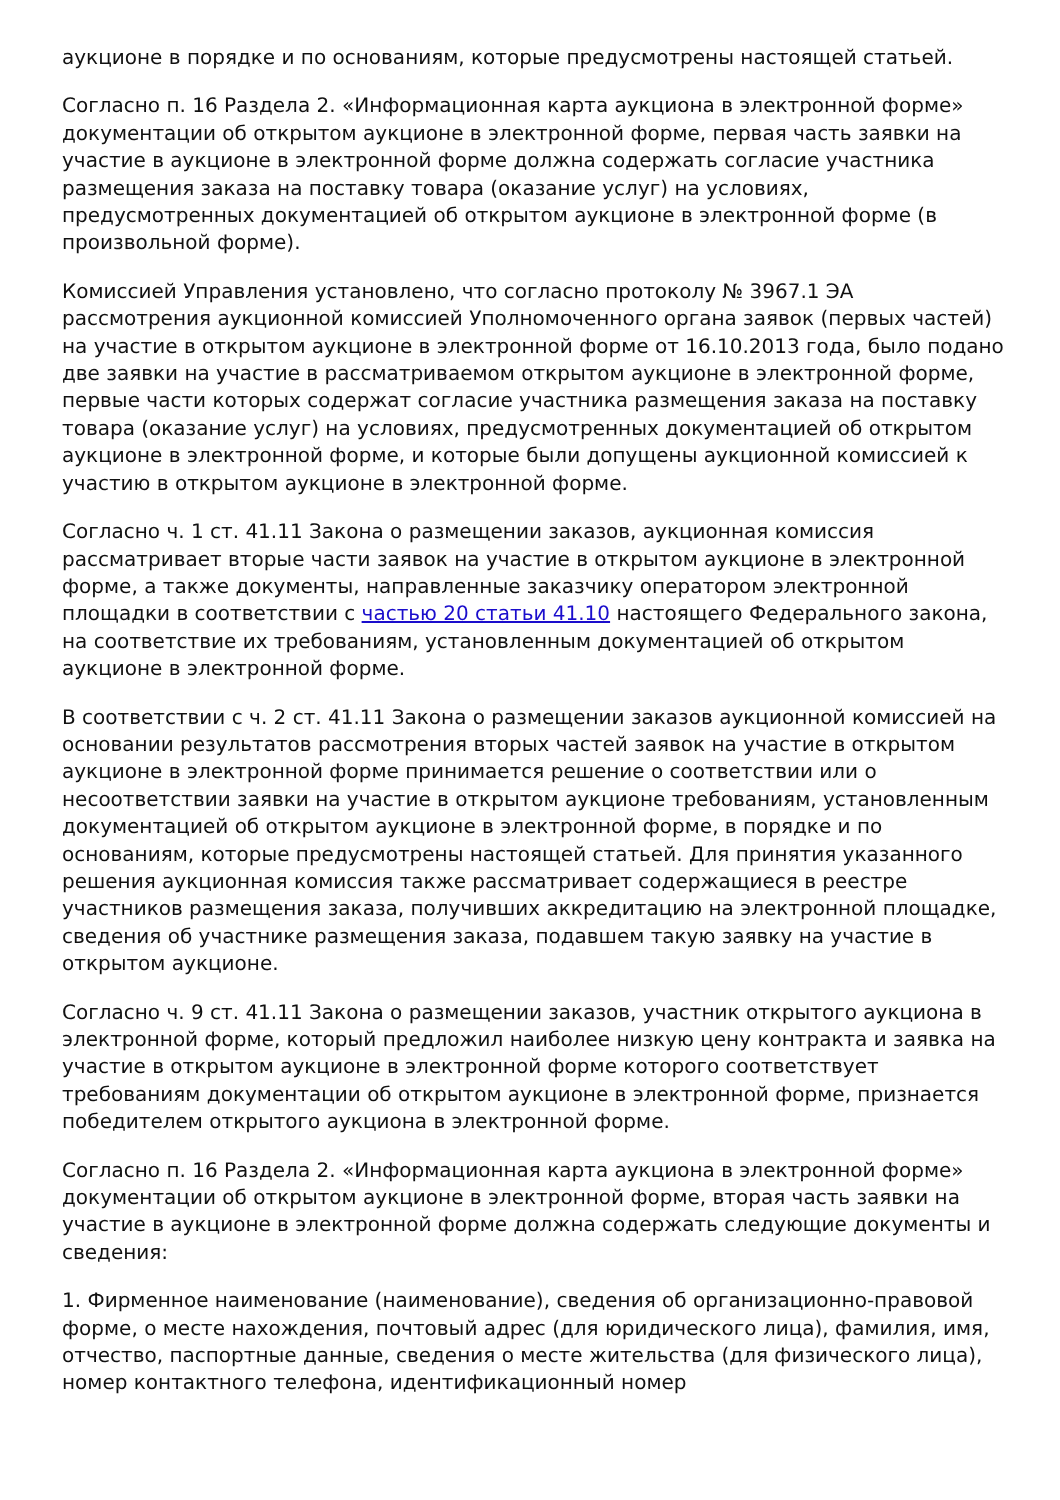аукционе в порядке и по основаниям, которые предусмотрены настоящей статьей.
Согласно п. 16 Раздела 2. «Информационная карта аукциона в электронной форме» документации об открытом аукционе в электронной форме, первая часть заявки на участие в аукционе в электронной форме должна содержать согласие участника размещения заказа на поставку товара (оказание услуг) на условиях, предусмотренных документацией об открытом аукционе в электронной форме (в произвольной форме).
Комиссией Управления установлено, что согласно протоколу № 3967.1 ЭА рассмотрения аукционной комиссией Уполномоченного органа заявок (первых частей) на участие в открытом аукционе в электронной форме от 16.10.2013 года, было подано две заявки на участие в рассматриваемом открытом аукционе в электронной форме, первые части которых содержат согласие участника размещения заказа на поставку товара (оказание услуг) на условиях, предусмотренных документацией об открытом аукционе в электронной форме, и которые были допущены аукционной комиссией к участию в открытом аукционе в электронной форме.
Согласно ч. 1 ст. 41.11 Закона о размещении заказов, аукционная комиссия рассматривает вторые части заявок на участие в открытом аукционе в электронной форме, а также документы, направленные заказчику оператором электронной площадки в соответствии с частью 20 статьи 41.10 настоящего Федерального закона, на соответствие их требованиям, установленным документацией об открытом аукционе в электронной форме.
В соответствии с ч. 2 ст. 41.11 Закона о размещении заказов аукционной комиссией на основании результатов рассмотрения вторых частей заявок на участие в открытом аукционе в электронной форме принимается решение о соответствии или о несоответствии заявки на участие в открытом аукционе требованиям, установленным документацией об открытом аукционе в электронной форме, в порядке и по основаниям, которые предусмотрены настоящей статьей. Для принятия указанного решения аукционная комиссия также рассматривает содержащиеся в реестре участников размещения заказа, получивших аккредитацию на электронной площадке, сведения об участнике размещения заказа, подавшем такую заявку на участие в открытом аукционе.
Согласно ч. 9 ст. 41.11 Закона о размещении заказов, участник открытого аукциона в электронной форме, который предложил наиболее низкую цену контракта и заявка на участие в открытом аукционе в электронной форме которого соответствует требованиям документации об открытом аукционе в электронной форме, признается победителем открытого аукциона в электронной форме.
Согласно п. 16 Раздела 2. «Информационная карта аукциона в электронной форме» документации об открытом аукционе в электронной форме, вторая часть заявки на участие в аукционе в электронной форме должна содержать следующие документы и сведения:
1. Фирменное наименование (наименование), сведения об организационно-правовой форме, о месте нахождения, почтовый адрес (для юридического лица), фамилия, имя, отчество, паспортные данные, сведения о месте жительства (для физического лица), номер контактного телефона, идентификационный номер